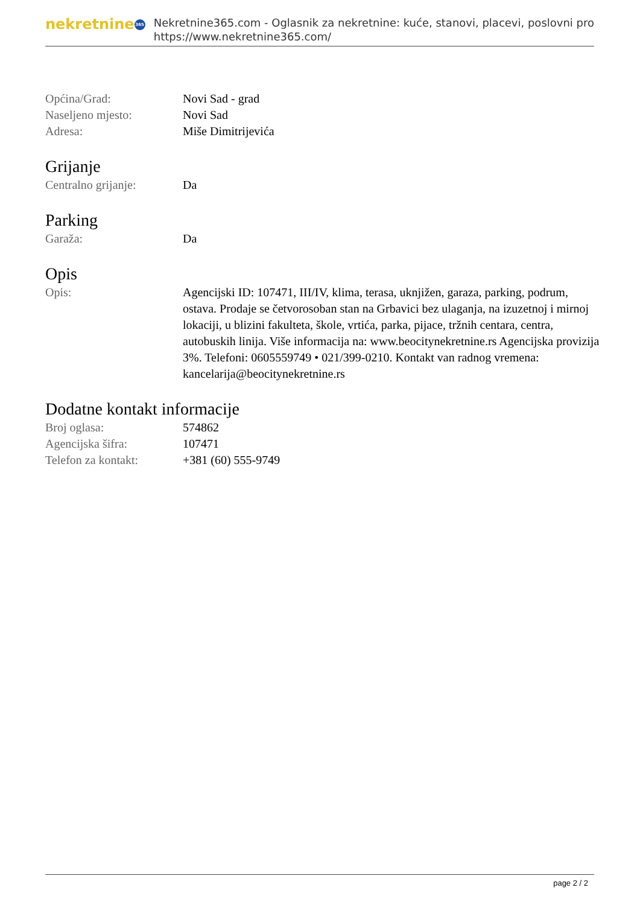nekretnine 365
Nekretnine365.com - Oglasnik za nekretnine: kuće, stanovi, placevi, poslovni pro
https://www.nekretnine365.com/
| Općina/Grad: | Novi Sad - grad |
| Naseljeno mjesto: | Novi Sad |
| Adresa: | Miše Dimitrijevića |
Grijanje
| Centralno grijanje: | Da |
Parking
| Garaža: | Da |
Opis
| Opis: | Agencijski ID: 107471, III/IV, klima, terasa, uknjižen, garaza, parking, podrum, ostava. Prodaje se četvorosoban stan na Grbavici bez ulaganja, na izuzetnoj i mirnoj lokaciji, u blizini fakulteta, škole, vrtića, parka, pijace, tržnih centara, centra, autobuskih linija. Više informacija na: www.beocitynekretnine.rs Agencijska provizija 3%. Telefoni: 0605559749 • 021/399-0210. Kontakt van radnog vremena: kancelarija@beocitynekretnine.rs |
Dodatne kontakt informacije
| Broj oglasa: | 574862 |
| Agencijska šifra: | 107471 |
| Telefon za kontakt: | +381 (60) 555-9749 |
page 2 / 2